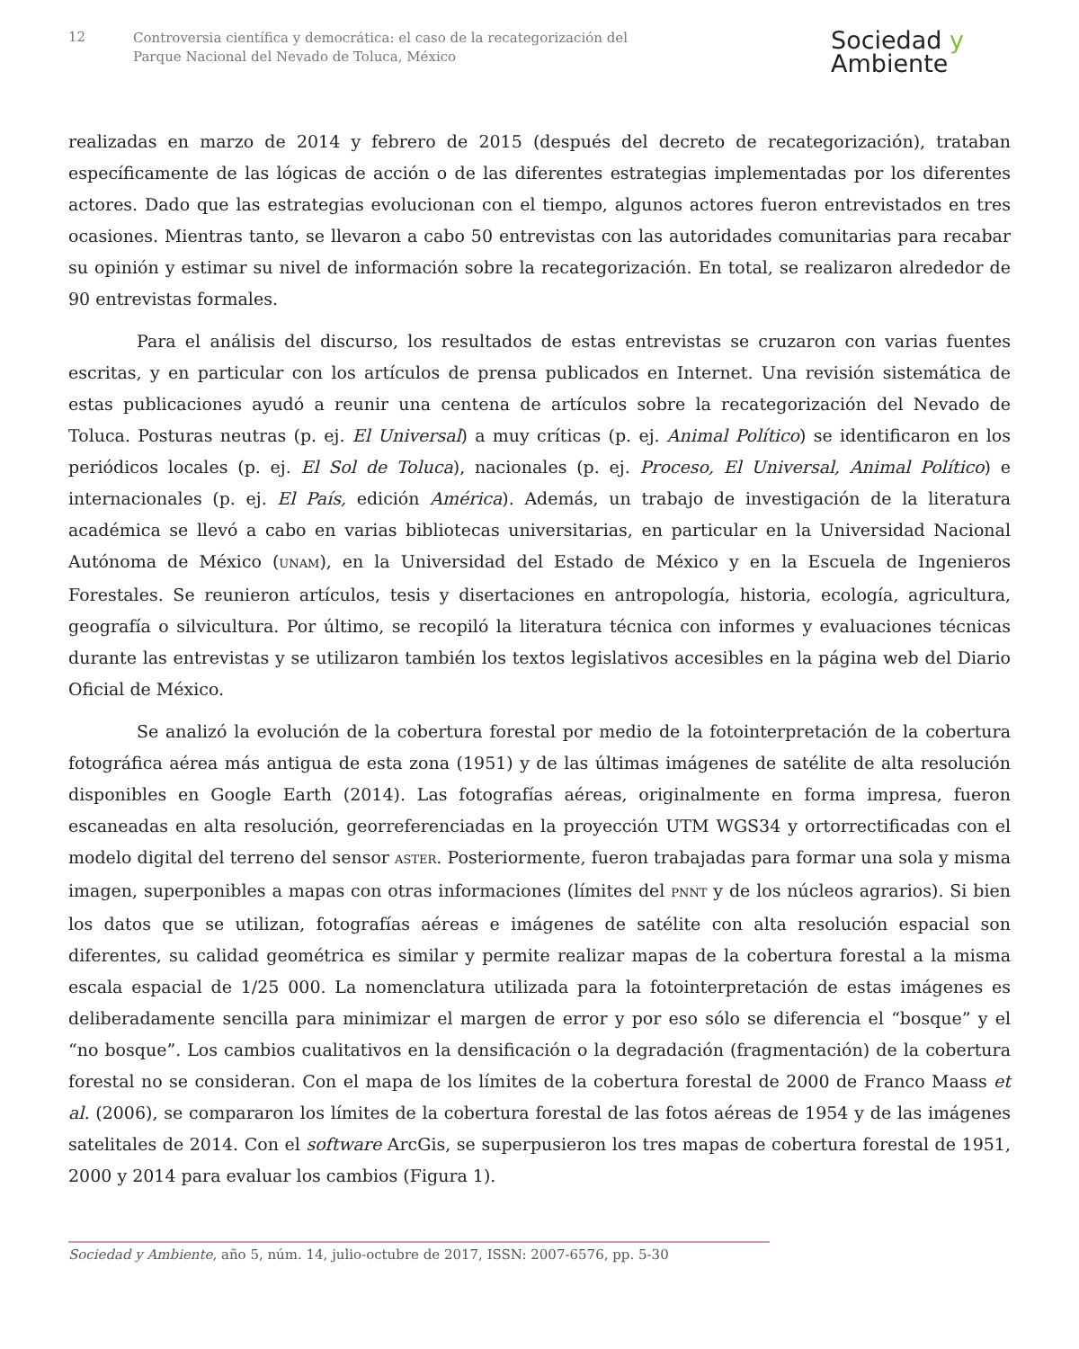12
Controversia científica y democrática: el caso de la recategorización del
Parque Nacional del Nevado de Toluca, México
Sociedad y
Ambiente
realizadas en marzo de 2014 y febrero de 2015 (después del decreto de recategorización), trataban específicamente de las lógicas de acción o de las diferentes estrategias implementadas por los diferentes actores. Dado que las estrategias evolucionan con el tiempo, algunos actores fueron entrevistados en tres ocasiones. Mientras tanto, se llevaron a cabo 50 entrevistas con las autoridades comunitarias para recabar su opinión y estimar su nivel de información sobre la recategorización. En total, se realizaron alrededor de 90 entrevistas formales.
Para el análisis del discurso, los resultados de estas entrevistas se cruzaron con varias fuentes escritas, y en particular con los artículos de prensa publicados en Internet. Una revisión sistemática de estas publicaciones ayudó a reunir una centena de artículos sobre la recategorización del Nevado de Toluca. Posturas neutras (p. ej. El Universal) a muy críticas (p. ej. Animal Político) se identificaron en los periódicos locales (p. ej. El Sol de Toluca), nacionales (p. ej. Proceso, El Universal, Animal Político) e internacionales (p. ej. El País, edición América). Además, un trabajo de investigación de la literatura académica se llevó a cabo en varias bibliotecas universitarias, en particular en la Universidad Nacional Autónoma de México (UNAM), en la Universidad del Estado de México y en la Escuela de Ingenieros Forestales. Se reunieron artículos, tesis y disertaciones en antropología, historia, ecología, agricultura, geografía o silvicultura. Por último, se recopiló la literatura técnica con informes y evaluaciones técnicas durante las entrevistas y se utilizaron también los textos legislativos accesibles en la página web del Diario Oficial de México.
Se analizó la evolución de la cobertura forestal por medio de la fotointerpretación de la cobertura fotográfica aérea más antigua de esta zona (1951) y de las últimas imágenes de satélite de alta resolución disponibles en Google Earth (2014). Las fotografías aéreas, originalmente en forma impresa, fueron escaneadas en alta resolución, georreferenciadas en la proyección UTM WGS34 y ortorrectificadas con el modelo digital del terreno del sensor ASTER. Posteriormente, fueron trabajadas para formar una sola y misma imagen, superponibles a mapas con otras informaciones (límites del PNNT y de los núcleos agrarios). Si bien los datos que se utilizan, fotografías aéreas e imágenes de satélite con alta resolución espacial son diferentes, su calidad geométrica es similar y permite realizar mapas de la cobertura forestal a la misma escala espacial de 1/25 000. La nomenclatura utilizada para la fotointerpretación de estas imágenes es deliberadamente sencilla para minimizar el margen de error y por eso sólo se diferencia el “bosque” y el “no bosque”. Los cambios cualitativos en la densificación o la degradación (fragmentación) de la cobertura forestal no se consideran. Con el mapa de los límites de la cobertura forestal de 2000 de Franco Maass et al. (2006), se compararon los límites de la cobertura forestal de las fotos aéreas de 1954 y de las imágenes satelitales de 2014. Con el software ArcGis, se superpusieron los tres mapas de cobertura forestal de 1951, 2000 y 2014 para evaluar los cambios (Figura 1).
Sociedad y Ambiente, año 5, núm. 14, julio-octubre de 2017, ISSN: 2007-6576, pp. 5-30